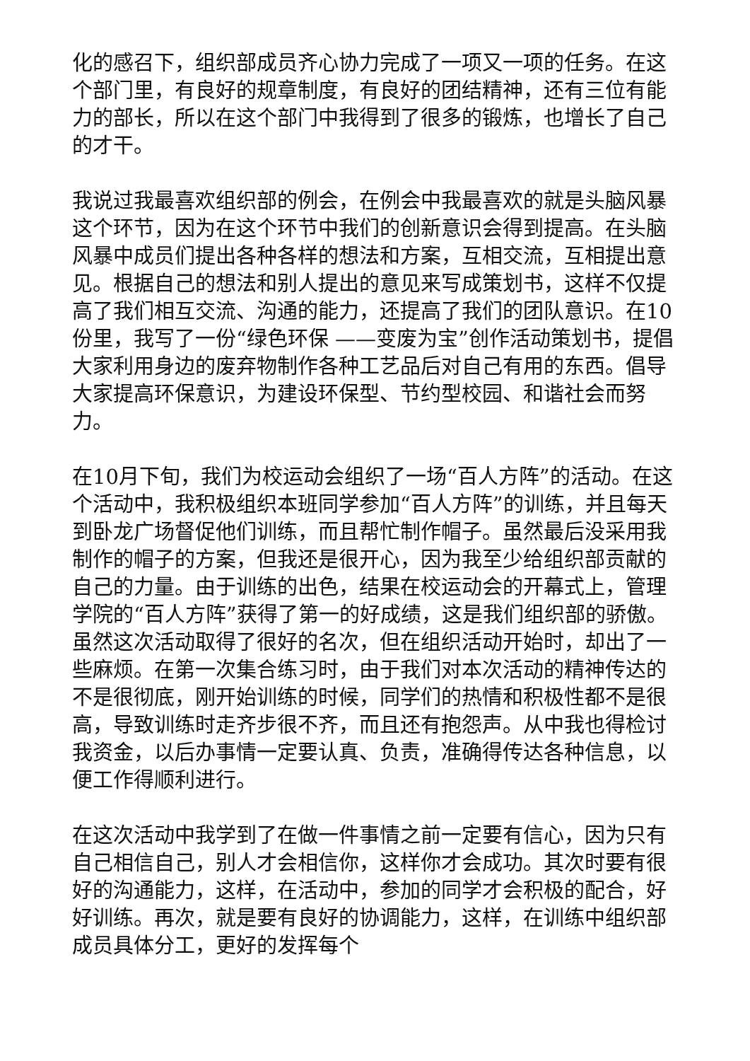化的感召下，组织部成员齐心协力完成了一项又一项的任务。在这个部门里，有良好的规章制度，有良好的团结精神，还有三位有能力的部长，所以在这个部门中我得到了很多的锻炼，也增长了自己的才干。
我说过我最喜欢组织部的例会，在例会中我最喜欢的就是头脑风暴这个环节，因为在这个环节中我们的创新意识会得到提高。在头脑风暴中成员们提出各种各样的想法和方案，互相交流，互相提出意见。根据自己的想法和别人提出的意见来写成策划书，这样不仅提高了我们相互交流、沟通的能力，还提高了我们的团队意识。在10份里，我写了一份“绿色环保 ——变废为宝”创作活动策划书，提倡大家利用身边的废弃物制作各种工艺品后对自己有用的东西。倡导大家提高环保意识，为建设环保型、节约型校园、和谐社会而努力。
在10月下旬，我们为校运动会组织了一场“百人方阵”的活动。在这个活动中，我积极组织本班同学参加“百人方阵”的训练，并且每天到卧龙广场督促他们训练，而且帮忙制作帽子。虽然最后没采用我制作的帽子的方案，但我还是很开心，因为我至少给组织部贡献的自己的力量。由于训练的出色，结果在校运动会的开幕式上，管理学院的“百人方阵”获得了第一的好成绩，这是我们组织部的骄傲。虽然这次活动取得了很好的名次，但在组织活动开始时，却出了一些麻烦。在第一次集合练习时，由于我们对本次活动的精神传达的不是很彻底，刚开始训练的时候，同学们的热情和积极性都不是很高，导致训练时走齐步很不齐，而且还有抱怨声。从中我也得检讨我资金，以后办事情一定要认真、负责，准确得传达各种信息，以便工作得顺利进行。
在这次活动中我学到了在做一件事情之前一定要有信心，因为只有自己相信自己，别人才会相信你，这样你才会成功。其次时要有很好的沟通能力，这样，在活动中，参加的同学才会积极的配合，好好训练。再次，就是要有良好的协调能力，这样，在训练中组织部成员具体分工，更好的发挥每个